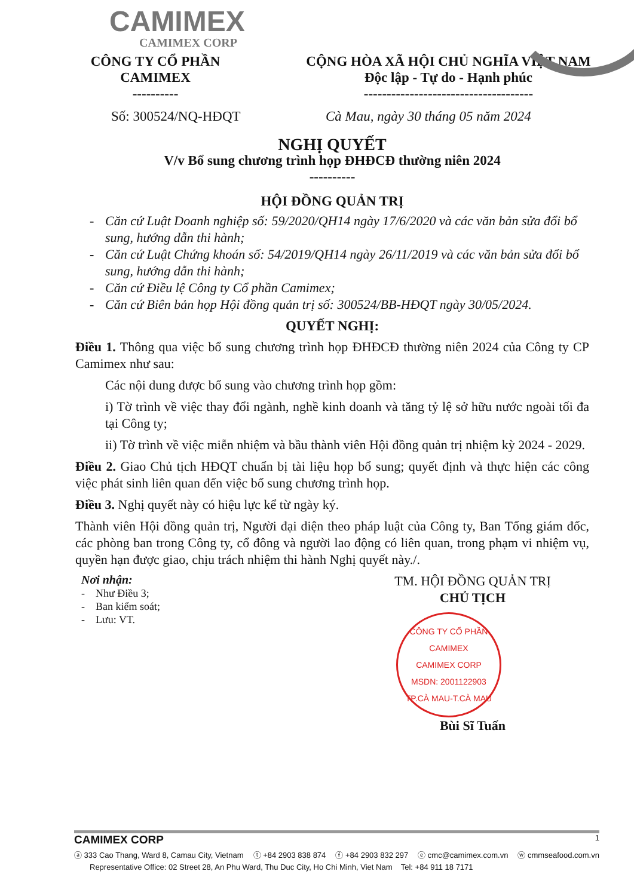CAMIMEX
CAMIMEX CORP
CÔNG TY CỔ PHẦN
CAMIMEX
----------
CỘNG HÒA XÃ HỘI CHỦ NGHĨA VIỆT NAM
Độc lập - Tự do - Hạnh phúc
-------------------------------------
Số: 300524/NQ-HĐQT Cà Mau, ngày 30 tháng 05 năm 2024
NGHỊ QUYẾT
V/v Bổ sung chương trình họp ĐHĐCĐ thường niên 2024
----------
HỘI ĐỒNG QUẢN TRỊ
- Căn cứ Luật Doanh nghiệp số: 59/2020/QH14 ngày 17/6/2020 và các văn bản sửa đổi bổ sung, hướng dẫn thi hành;
- Căn cứ Luật Chứng khoán số: 54/2019/QH14 ngày 26/11/2019 và các văn bản sửa đổi bổ sung, hướng dẫn thi hành;
- Căn cứ Điều lệ Công ty Cổ phần Camimex;
- Căn cứ Biên bản họp Hội đồng quản trị số: 300524/BB-HĐQT ngày 30/05/2024.
QUYẾT NGHỊ:
Điều 1. Thông qua việc bổ sung chương trình họp ĐHĐCĐ thường niên 2024 của Công ty CP Camimex như sau:
Các nội dung được bổ sung vào chương trình họp gồm:
i) Tờ trình về việc thay đổi ngành, nghề kinh doanh và tăng tỷ lệ sở hữu nước ngoài tối đa tại Công ty;
ii) Tờ trình về việc miễn nhiệm và bầu thành viên Hội đồng quản trị nhiệm kỳ 2024 - 2029.
Điều 2. Giao Chủ tịch HĐQT chuẩn bị tài liệu họp bổ sung; quyết định và thực hiện các công việc phát sinh liên quan đến việc bổ sung chương trình họp.
Điều 3. Nghị quyết này có hiệu lực kể từ ngày ký.
Thành viên Hội đồng quản trị, Người đại diện theo pháp luật của Công ty, Ban Tổng giám đốc, các phòng ban trong Công ty, cổ đông và người lao động có liên quan, trong phạm vi nhiệm vụ, quyền hạn được giao, chịu trách nhiệm thi hành Nghị quyết này./.
Nơi nhận:
- Như Điều 3;
- Ban kiểm soát;
- Lưu: VT.
TM. HỘI ĐỒNG QUẢN TRỊ
CHỦ TỊCH
CÔNG TY CỔ PHẦN CAMIMEX
CAMIMEX CORP
MSDN: 2001122903
TP.CÀ MAU-T.CÀ MAU
Bùi Sĩ Tuấn
CAMIMEX CORP 1
ⓐ 333 Cao Thang, Ward 8, Camau City, Vietnam ⓣ +84 2903 838 874 ⓕ +84 2903 832 297 ⓔ cmc@camimex.com.vn ⓦ cmmseafood.com.vn
Representative Office: 02 Street 28, An Phu Ward, Thu Duc City, Ho Chi Minh, Viet Nam Tel: +84 911 18 7171